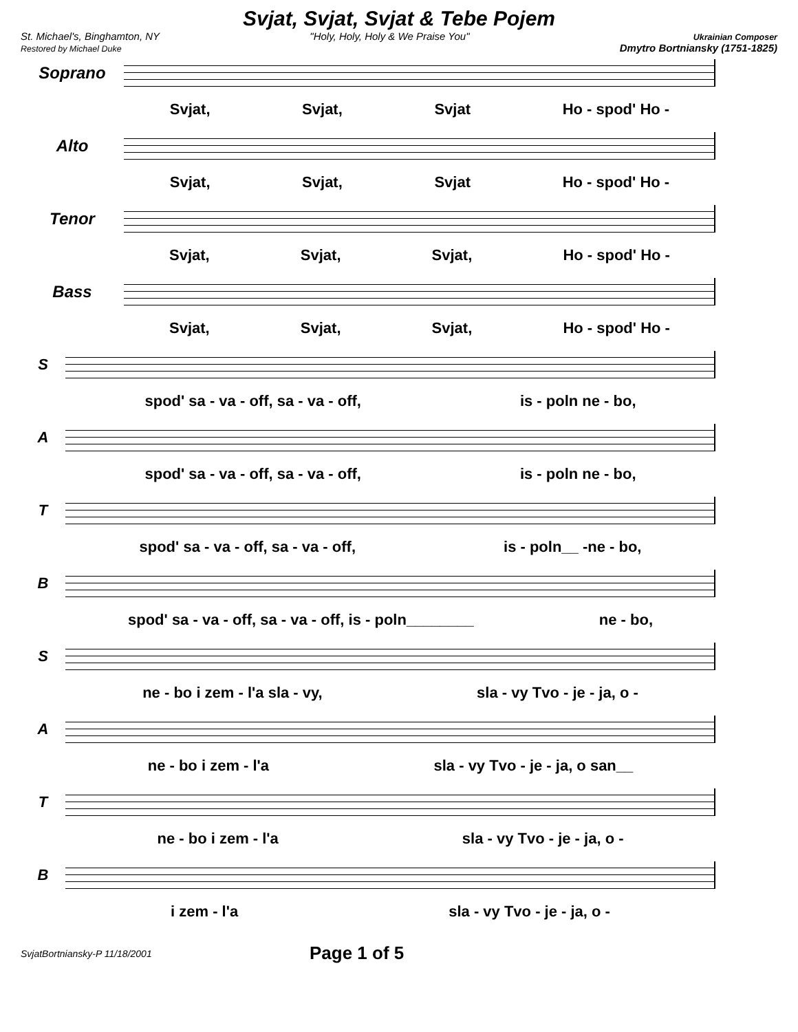Svjat, Svjat, Svjat & Tebe Pojem
St. Michael's, Binghamton, NY
Restored by Michael Duke
"Holy, Holy, Holy & We Praise You"
Ukrainian Composer
Dmytro Bortniansky (1751-1825)
Soprano
Svjat, Svjat, Svjat Ho - spod' Ho -
Alto
Svjat, Svjat, Svjat Ho - spod' Ho -
Tenor
Svjat, Svjat, Svjat, Ho - spod' Ho -
Bass
Svjat, Svjat, Svjat, Ho - spod' Ho -
S
spod' sa - va - off, sa - va - off, is - poln ne - bo,
A
spod' sa - va - off, sa - va - off, is - poln ne - bo,
T
spod' sa - va - off, sa - va - off, is - poln__ -ne - bo,
B
spod' sa - va - off, sa - va - off, is - poln________ ne - bo,
S
ne - bo i zem - l'a sla - vy, sla - vy Tvo - je - ja, o -
A
ne - bo i zem - l'a sla - vy Tvo - je - ja, o san__
T
ne - bo i zem - l'a sla - vy Tvo - je - ja, o -
B
i zem - l'a sla - vy Tvo - je - ja, o -
SvjatBortniansky-P 11/18/2001 Page 1 of 5